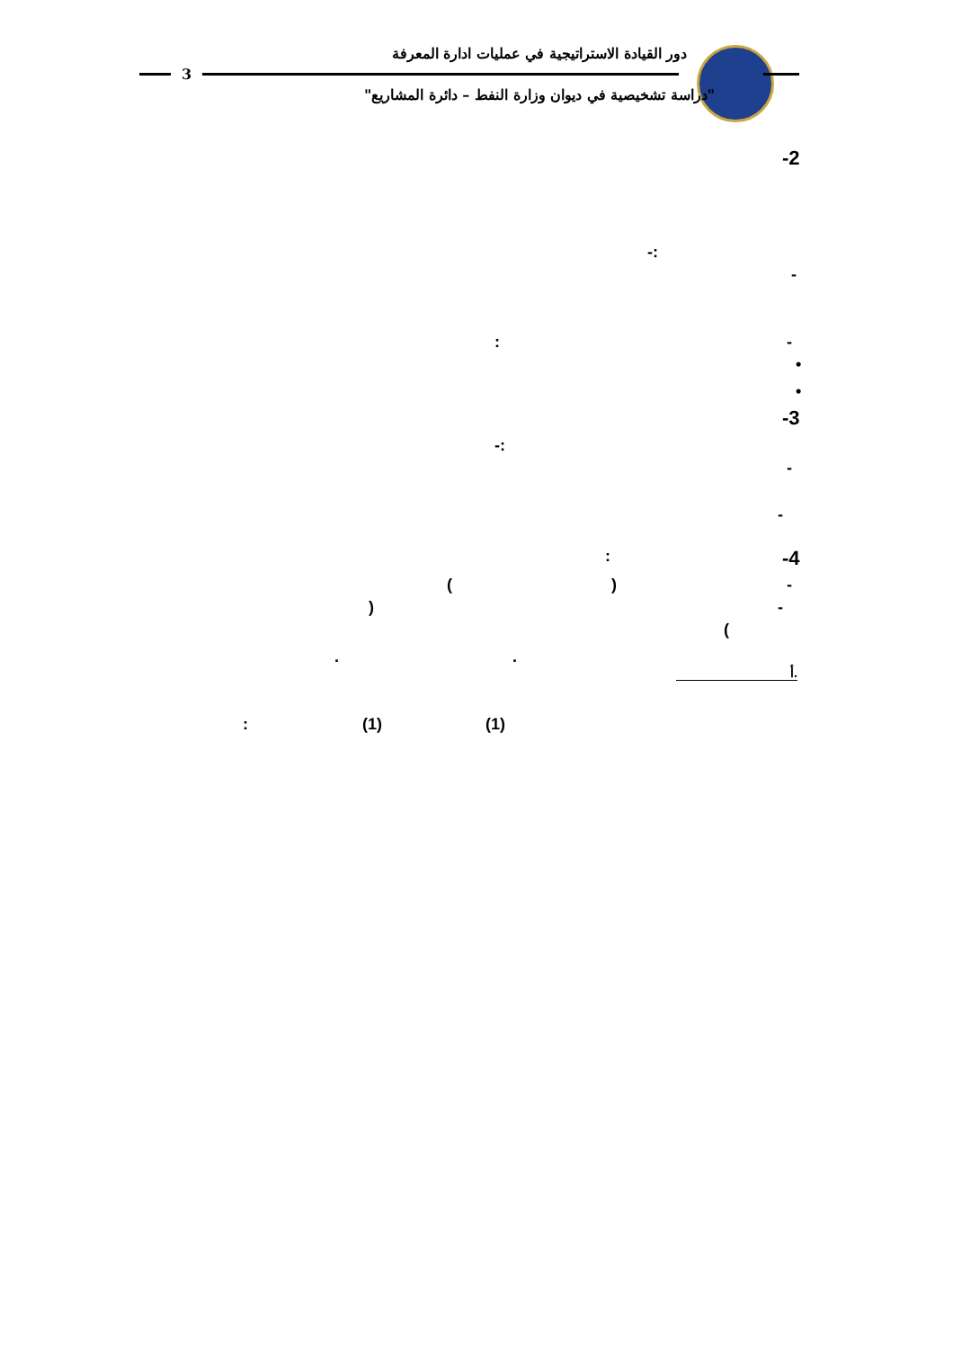دور القيادة الاستراتيجية في عمليات ادارة المعرفة
3
"دراسة تشخيصية في ديوان وزارة النفط – دائرة المشاريع"
-2
-:
-
-
:
•
•
-3
-:
-
-
-4
:
-
)
(
-
)
(
.
.
أ.
(1)
(1)
: